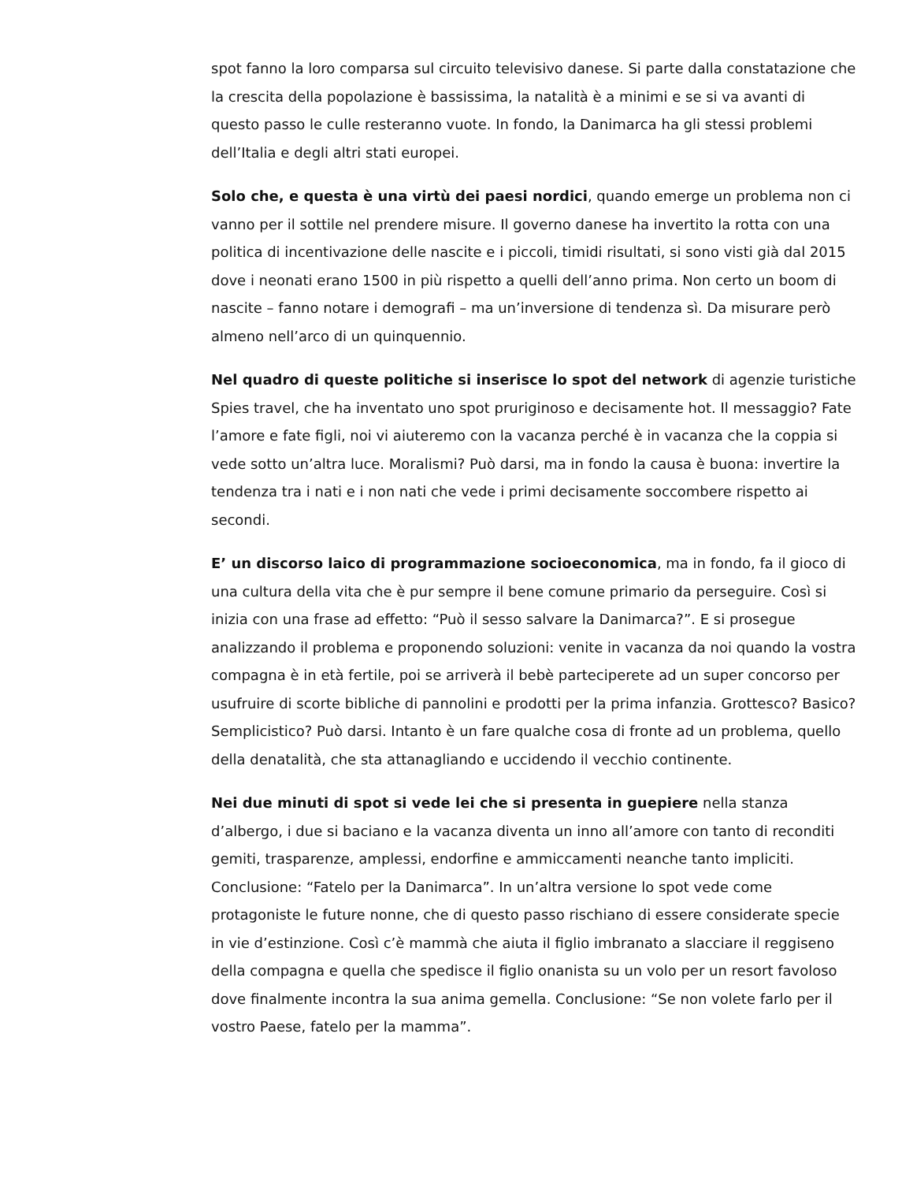spot fanno la loro comparsa sul circuito televisivo danese. Si parte dalla constatazione che la crescita della popolazione è bassissima, la natalità è a minimi e se si va avanti di questo passo le culle resteranno vuote. In fondo, la Danimarca ha gli stessi problemi dell’Italia e degli altri stati europei.
Solo che, e questa è una virtù dei paesi nordici, quando emerge un problema non ci vanno per il sottile nel prendere misure. Il governo danese ha invertito la rotta con una politica di incentivazione delle nascite e i piccoli, timidi risultati, si sono visti già dal 2015 dove i neonati erano 1500 in più rispetto a quelli dell’anno prima. Non certo un boom di nascite – fanno notare i demografi – ma un’inversione di tendenza sì. Da misurare però almeno nell’arco di un quinquennio.
Nel quadro di queste politiche si inserisce lo spot del network di agenzie turistiche Spies travel, che ha inventato uno spot pruriginoso e decisamente hot. Il messaggio? Fate l’amore e fate figli, noi vi aiuteremo con la vacanza perché è in vacanza che la coppia si vede sotto un’altra luce. Moralismi? Può darsi, ma in fondo la causa è buona: invertire la tendenza tra i nati e i non nati che vede i primi decisamente soccombere rispetto ai secondi.
E’ un discorso laico di programmazione socioeconomica, ma in fondo, fa il gioco di una cultura della vita che è pur sempre il bene comune primario da perseguire. Così si inizia con una frase ad effetto: “Può il sesso salvare la Danimarca?”. E si prosegue analizzando il problema e proponendo soluzioni: venite in vacanza da noi quando la vostra compagna è in età fertile, poi se arriverà il bebè parteciperete ad un super concorso per usufruire di scorte bibliche di pannolini e prodotti per la prima infanzia. Grottesco? Basico? Semplicistico? Può darsi. Intanto è un fare qualche cosa di fronte ad un problema, quello della denatalità, che sta attanagliando e uccidendo il vecchio continente.
Nei due minuti di spot si vede lei che si presenta in guepiere nella stanza d’albergo, i due si baciano e la vacanza diventa un inno all’amore con tanto di reconditi gemiti, trasparenze, amplessi, endorfine e ammiccamenti neanche tanto impliciti. Conclusione: “Fatelo per la Danimarca”. In un’altra versione lo spot vede come protagoniste le future nonne, che di questo passo rischiano di essere considerate specie in vie d’estinzione. Così c’è mammà che aiuta il figlio imbranato a slacciare il reggiseno della compagna e quella che spedisce il figlio onanista su un volo per un resort favoloso dove finalmente incontra la sua anima gemella. Conclusione: “Se non volete farlo per il vostro Paese, fatelo per la mamma”.